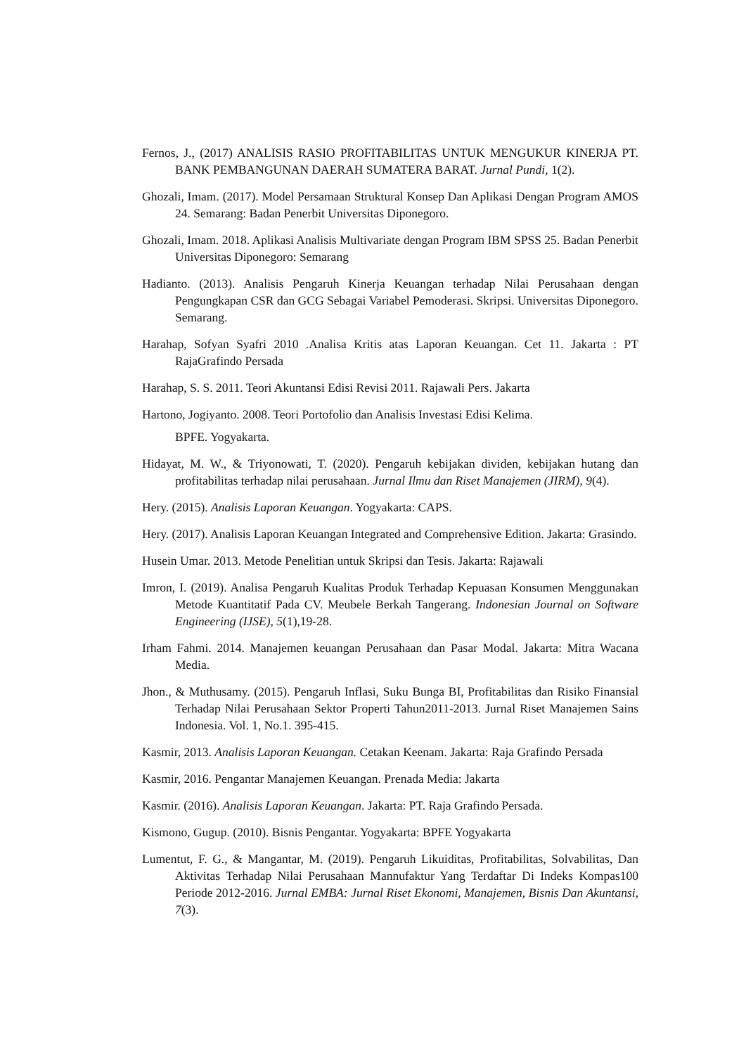Fernos, J., (2017) ANALISIS RASIO PROFITABILITAS UNTUK MENGUKUR KINERJA PT. BANK PEMBANGUNAN DAERAH SUMATERA BARAT. Jurnal Pundi, 1(2).
Ghozali, Imam. (2017). Model Persamaan Struktural Konsep Dan Aplikasi Dengan Program AMOS 24. Semarang: Badan Penerbit Universitas Diponegoro.
Ghozali, Imam. 2018. Aplikasi Analisis Multivariate dengan Program IBM SPSS 25. Badan Penerbit Universitas Diponegoro: Semarang
Hadianto. (2013). Analisis Pengaruh Kinerja Keuangan terhadap Nilai Perusahaan dengan Pengungkapan CSR dan GCG Sebagai Variabel Pemoderasi. Skripsi. Universitas Diponegoro. Semarang.
Harahap, Sofyan Syafri 2010 .Analisa Kritis atas Laporan Keuangan. Cet 11. Jakarta : PT RajaGrafindo Persada
Harahap, S. S. 2011. Teori Akuntansi Edisi Revisi 2011. Rajawali Pers. Jakarta
Hartono, Jogiyanto. 2008. Teori Portofolio dan Analisis Investasi Edisi Kelima.
BPFE. Yogyakarta.
Hidayat, M. W., & Triyonowati, T. (2020). Pengaruh kebijakan dividen, kebijakan hutang dan profitabilitas terhadap nilai perusahaan. Jurnal Ilmu dan Riset Manajemen (JIRM), 9(4).
Hery. (2015). Analisis Laporan Keuangan. Yogyakarta: CAPS.
Hery. (2017). Analisis Laporan Keuangan Integrated and Comprehensive Edition. Jakarta: Grasindo.
Husein Umar. 2013. Metode Penelitian untuk Skripsi dan Tesis. Jakarta: Rajawali
Imron, I. (2019). Analisa Pengaruh Kualitas Produk Terhadap Kepuasan Konsumen Menggunakan Metode Kuantitatif Pada CV. Meubele Berkah Tangerang. Indonesian Journal on Software Engineering (IJSE), 5(1),19-28.
Irham Fahmi. 2014. Manajemen keuangan Perusahaan dan Pasar Modal. Jakarta: Mitra Wacana Media.
Jhon., & Muthusamy. (2015). Pengaruh Inflasi, Suku Bunga BI, Profitabilitas dan Risiko Finansial Terhadap Nilai Perusahaan Sektor Properti Tahun2011-2013. Jurnal Riset Manajemen Sains Indonesia. Vol. 1, No.1. 395-415.
Kasmir, 2013. Analisis Laporan Keuangan. Cetakan Keenam. Jakarta: Raja Grafindo Persada
Kasmir, 2016. Pengantar Manajemen Keuangan. Prenada Media: Jakarta
Kasmir. (2016). Analisis Laporan Keuangan. Jakarta: PT. Raja Grafindo Persada.
Kismono, Gugup. (2010). Bisnis Pengantar. Yogyakarta: BPFE Yogyakarta
Lumentut, F. G., & Mangantar, M. (2019). Pengaruh Likuiditas, Profitabilitas, Solvabilitas, Dan Aktivitas Terhadap Nilai Perusahaan Mannufaktur Yang Terdaftar Di Indeks Kompas100 Periode 2012-2016. Jurnal EMBA: Jurnal Riset Ekonomi, Manajemen, Bisnis Dan Akuntansi, 7(3).